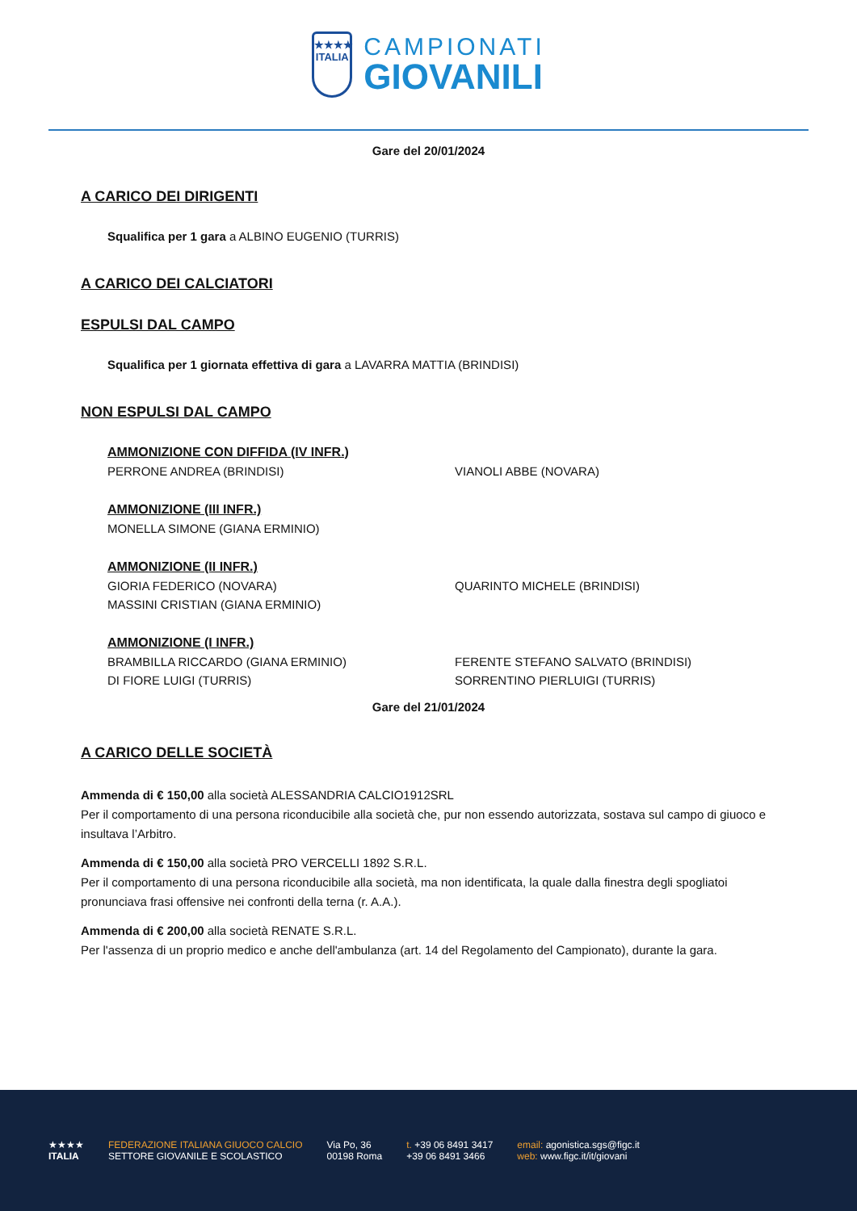★★★★
ITALIA
CAMPIONATI
GIOVANILI
Gare del 20/01/2024
A CARICO DEI DIRIGENTI
Squalifica per 1 gara a ALBINO EUGENIO (TURRIS)
A CARICO DEI CALCIATORI
ESPULSI DAL CAMPO
Squalifica per 1 giornata effettiva di gara a LAVARRA MATTIA (BRINDISI)
NON ESPULSI DAL CAMPO
AMMONIZIONE CON DIFFIDA (IV INFR.)
PERRONE ANDREA (BRINDISI)
VIANOLI ABBE (NOVARA)
AMMONIZIONE (III INFR.)
MONELLA SIMONE (GIANA ERMINIO)
AMMONIZIONE (II INFR.)
GIORIA FEDERICO (NOVARA)
QUARINTO MICHELE (BRINDISI)
MASSINI CRISTIAN (GIANA ERMINIO)
AMMONIZIONE (I INFR.)
BRAMBILLA RICCARDO (GIANA ERMINIO)
FERENTE STEFANO SALVATO (BRINDISI)
DI FIORE LUIGI (TURRIS)
SORRENTINO PIERLUIGI (TURRIS)
Gare del 21/01/2024
A CARICO DELLE SOCIETÀ
Ammenda di € 150,00 alla società ALESSANDRIA CALCIO1912SRL
Per il comportamento di una persona riconducibile alla società che, pur non essendo autorizzata, sostava sul campo di giuoco e insultava l’Arbitro.
Ammenda di € 150,00 alla società PRO VERCELLI 1892 S.R.L.
Per il comportamento di una persona riconducibile alla società, ma non identificata, la quale dalla finestra degli spogliatoi pronunciava frasi offensive nei confronti della terna (r. A.A.).
Ammenda di € 200,00 alla società RENATE S.R.L.
Per l'assenza di un proprio medico e anche dell'ambulanza (art. 14 del Regolamento del Campionato), durante la gara.
★★★★
ITALIA
FEDERAZIONE ITALIANA GIUOCO CALCIO
SETTORE GIOVANILE E SCOLASTICO
Via Po, 36
00198 Roma
t. +39 06 8491 3417
+39 06 8491 3466
email: agonistica.sgs@figc.it
web: www.figc.it/it/giovani